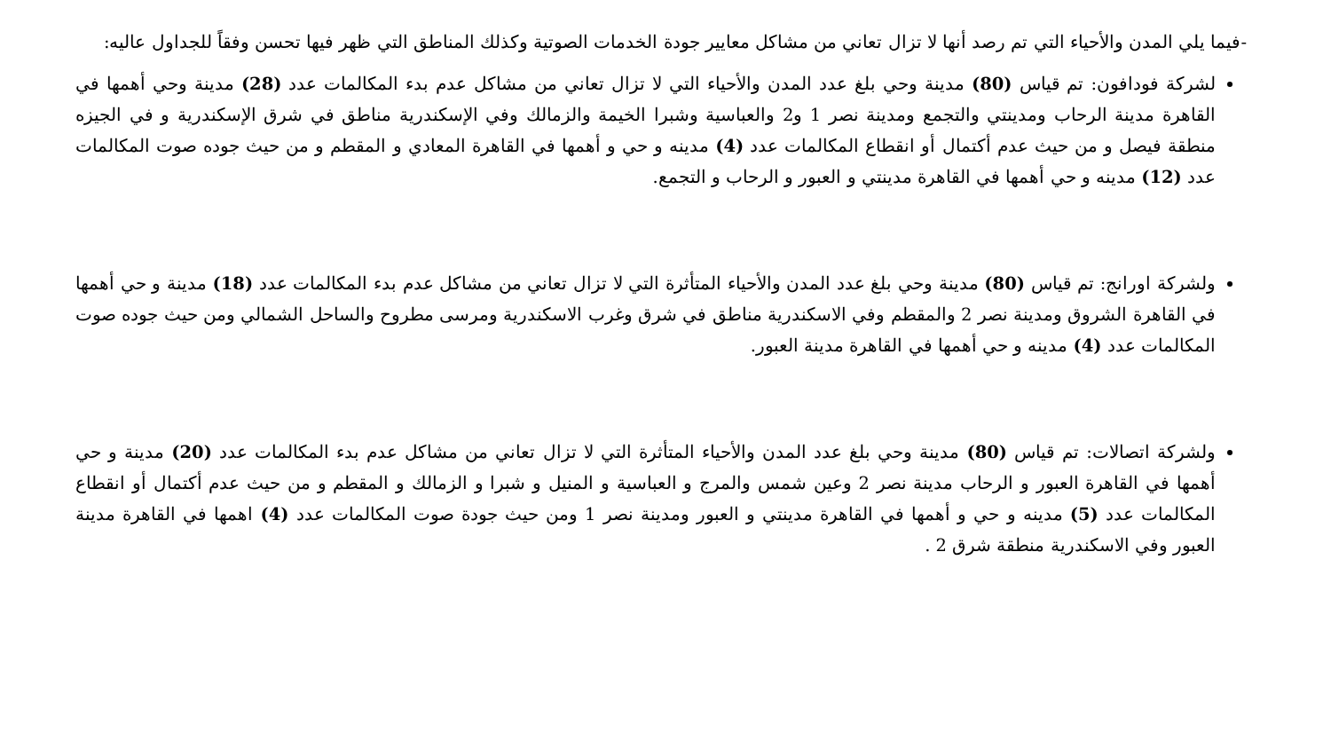-فيما يلي المدن والأحياء التي تم رصد أنها لا تزال تعاني من مشاكل معايير جودة الخدمات الصوتية وكذلك المناطق التي ظهر فيها تحسن وفقاً للجداول عاليه:
لشركة فودافون: تم قياس (80) مدينة وحي بلغ عدد المدن والأحياء التي لا تزال تعاني من مشاكل عدم بدء المكالمات عدد (28) مدينة وحي أهمها في القاهرة مدينة الرحاب ومدينتي والتجمع ومدينة نصر 1 و2 والعباسية وشبرا الخيمة والزمالك وفي الإسكندرية مناطق في شرق الإسكندرية و في الجيزه منطقة فيصل و من حيث عدم أكتمال أو انقطاع المكالمات عدد (4) مدينه و حي و أهمها في القاهرة المعادي و المقطم و من حيث جوده صوت المكالمات عدد (12) مدينه و حي أهمها في القاهرة مدينتي و العبور و الرحاب و التجمع.
ولشركة اورانج: تم قياس (80) مدينة وحي بلغ عدد المدن والأحياء المتأثرة التي لا تزال تعاني من مشاكل عدم بدء المكالمات عدد (18) مدينة و حي أهمها في القاهرة الشروق ومدينة نصر 2 والمقطم وفي الاسكندرية مناطق في شرق وغرب الاسكندرية ومرسى مطروح والساحل الشمالي ومن حيث جوده صوت المكالمات عدد (4) مدينه و حي أهمها في القاهرة مدينة العبور.
ولشركة اتصالات: تم قياس (80) مدينة وحي بلغ عدد المدن والأحياء المتأثرة التي لا تزال تعاني من مشاكل عدم بدء المكالمات عدد (20) مدينة و حي أهمها في القاهرة العبور و الرحاب مدينة نصر 2 وعين شمس والمرج و العباسية و المنيل و شبرا و الزمالك و المقطم و من حيث عدم أكتمال أو انقطاع المكالمات عدد (5) مدينه و حي و أهمها في القاهرة مدينتي و العبور ومدينة نصر 1 ومن حيث جودة صوت المكالمات عدد (4) اهمها في القاهرة مدينة العبور وفي الاسكندرية منطقة شرق 2 .